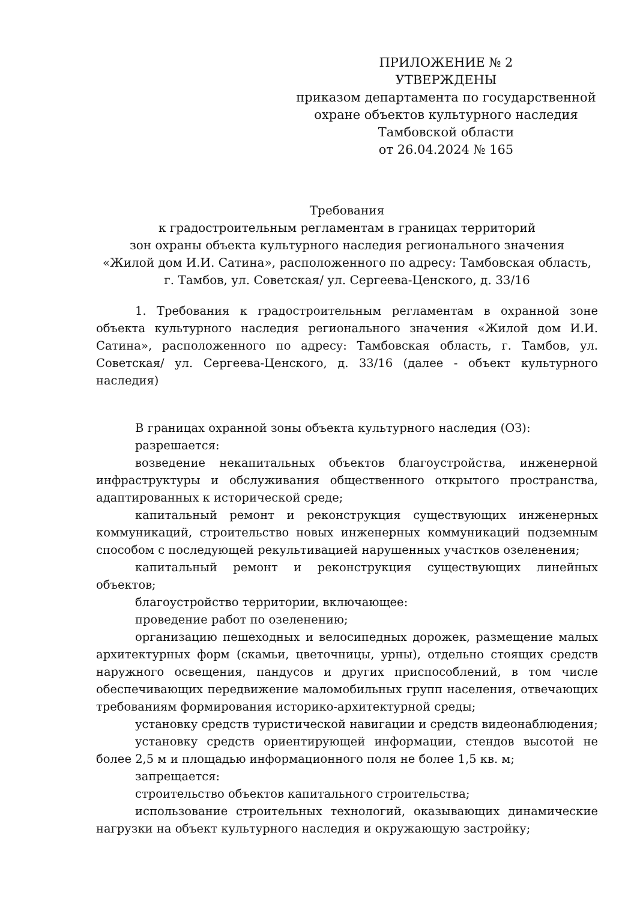ПРИЛОЖЕНИЕ № 2
УТВЕРЖДЕНЫ
приказом департамента по государственной охране объектов культурного наследия
Тамбовской области
от 26.04.2024 № 165
Требования
к градостроительным регламентам в границах территорий
зон охраны объекта культурного наследия регионального значения
«Жилой дом И.И. Сатина», расположенного по адресу: Тамбовская область,
г. Тамбов, ул. Советская/ ул. Сергеева-Ценского, д. 33/16
1. Требования к градостроительным регламентам в охранной зоне объекта культурного наследия регионального значения «Жилой дом И.И. Сатина», расположенного по адресу: Тамбовская область, г. Тамбов, ул. Советская/ ул. Сергеева-Ценского, д. 33/16 (далее - объект культурного наследия)
В границах охранной зоны объекта культурного наследия (ОЗ):
разрешается:
возведение некапитальных объектов благоустройства, инженерной инфраструктуры и обслуживания общественного открытого пространства, адаптированных к исторической среде;
капитальный ремонт и реконструкция существующих инженерных коммуникаций, строительство новых инженерных коммуникаций подземным способом с последующей рекультивацией нарушенных участков озеленения;
капитальный ремонт и реконструкция существующих линейных объектов;
благоустройство территории, включающее:
проведение работ по озеленению;
организацию пешеходных и велосипедных дорожек, размещение малых архитектурных форм (скамьи, цветочницы, урны), отдельно стоящих средств наружного освещения, пандусов и других приспособлений, в том числе обеспечивающих передвижение маломобильных групп населения, отвечающих требованиям формирования историко-архитектурной среды;
установку средств туристической навигации и средств видеонаблюдения;
установку средств ориентирующей информации, стендов высотой не более 2,5 м и площадью информационного поля не более 1,5 кв. м;
запрещается:
строительство объектов капитального строительства;
использование строительных технологий, оказывающих динамические нагрузки на объект культурного наследия и окружающую застройку;